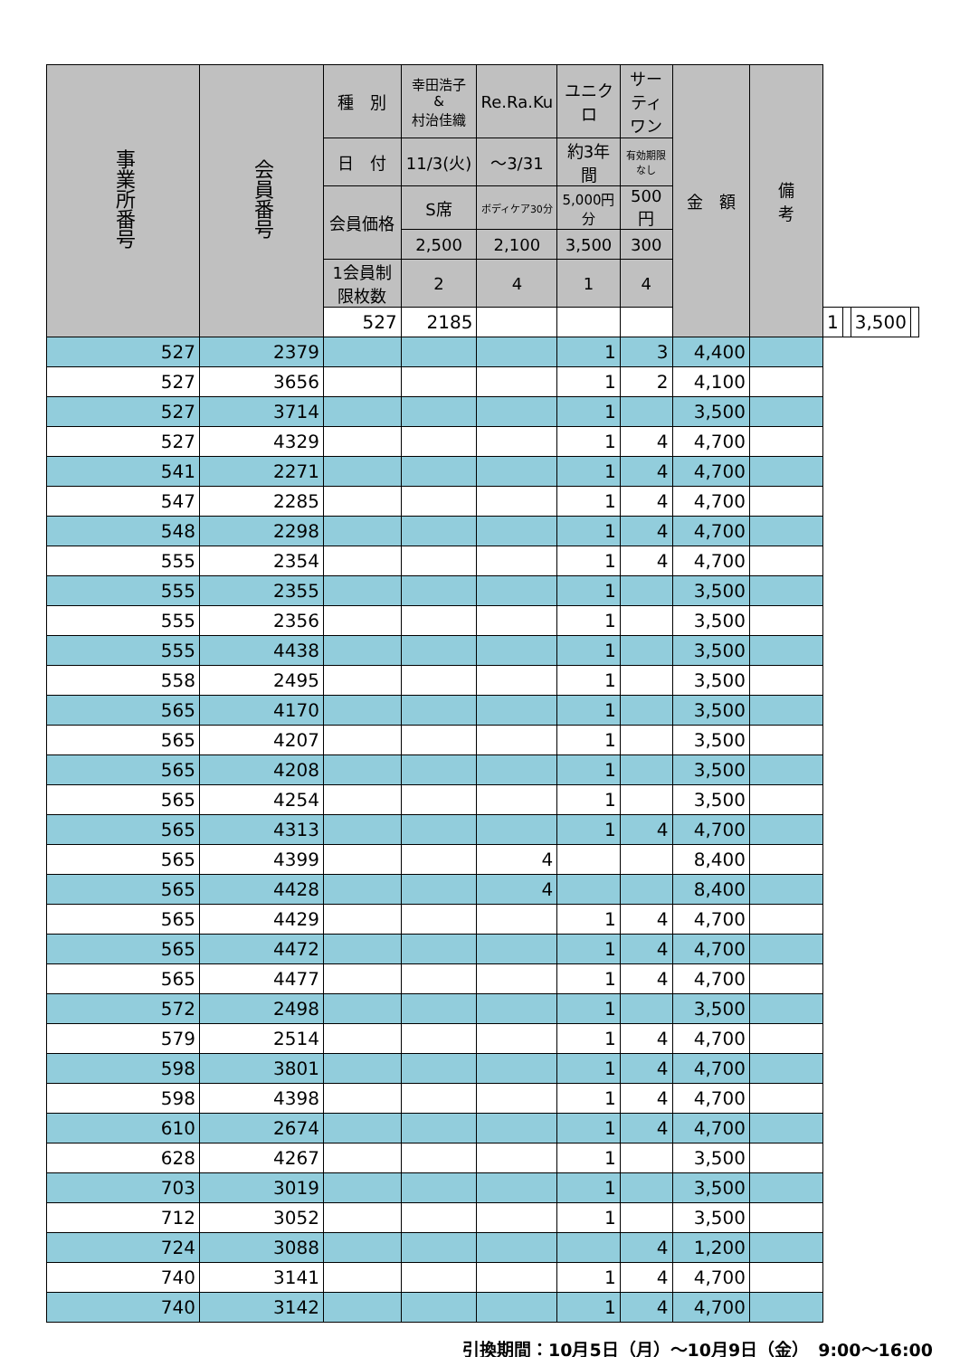| 事業所番号 | 会員番号 | 種 別 | 幸田浩子 & 村治佳織 | Re.Ra.Ku | ユニクロ | サーティ ワン | 金 額 | 備 考 | | | | |
| --- | --- | --- | --- | --- | --- | --- | --- | --- | --- | --- | --- | --- |
| | | 日 付 | 11/3(火) | ～3/31 | 約3年間 | 有効期限なし | | | | | | |
| | | 会員価格 | S席 | ボディケア30分 | 5,000円分 | 500円 | | | | | | |
| | | | 2,500 | 2,100 | 3,500 | 300 | | | | | | |
| | | 1会員制限枚数 | 2 | 4 | 1 | 4 | | | | | | |
| | | 527 | 2185 | | | | | | 1 | | 3,500 | |
| 527 | 2379 | | | | 1 | 3 | 4,400 | | | | | |
| 527 | 3656 | | | | 1 | 2 | 4,100 | | | | | |
| 527 | 3714 | | | | 1 | | 3,500 | | | | | |
| 527 | 4329 | | | | 1 | 4 | 4,700 | | | | | |
| 541 | 2271 | | | | 1 | 4 | 4,700 | | | | | |
| 547 | 2285 | | | | 1 | 4 | 4,700 | | | | | |
| 548 | 2298 | | | | 1 | 4 | 4,700 | | | | | |
| 555 | 2354 | | | | 1 | 4 | 4,700 | | | | | |
| 555 | 2355 | | | | 1 | | 3,500 | | | | | |
| 555 | 2356 | | | | 1 | | 3,500 | | | | | |
| 555 | 4438 | | | | 1 | | 3,500 | | | | | |
| 558 | 2495 | | | | 1 | | 3,500 | | | | | |
| 565 | 4170 | | | | 1 | | 3,500 | | | | | |
| 565 | 4207 | | | | 1 | | 3,500 | | | | | |
| 565 | 4208 | | | | 1 | | 3,500 | | | | | |
| 565 | 4254 | | | | 1 | | 3,500 | | | | | |
| 565 | 4313 | | | | 1 | 4 | 4,700 | | | | | |
| 565 | 4399 | | | 4 | | | 8,400 | | | | | |
| 565 | 4428 | | | 4 | | | 8,400 | | | | | |
| 565 | 4429 | | | | 1 | 4 | 4,700 | | | | | |
| 565 | 4472 | | | | 1 | 4 | 4,700 | | | | | |
| 565 | 4477 | | | | 1 | 4 | 4,700 | | | | | |
| 572 | 2498 | | | | 1 | | 3,500 | | | | | |
| 579 | 2514 | | | | 1 | 4 | 4,700 | | | | | |
| 598 | 3801 | | | | 1 | 4 | 4,700 | | | | | |
| 598 | 4398 | | | | 1 | 4 | 4,700 | | | | | |
| 610 | 2674 | | | | 1 | 4 | 4,700 | | | | | |
| 628 | 4267 | | | | 1 | | 3,500 | | | | | |
| 703 | 3019 | | | | 1 | | 3,500 | | | | | |
| 712 | 3052 | | | | 1 | | 3,500 | | | | | |
| 724 | 3088 | | | | | 4 | 1,200 | | | | | |
| 740 | 3141 | | | | 1 | 4 | 4,700 | | | | | |
| 740 | 3142 | | | | 1 | 4 | 4,700 | | | | | |
引換期間：10月5日（月）～10月9日（金）　9:00～16:00